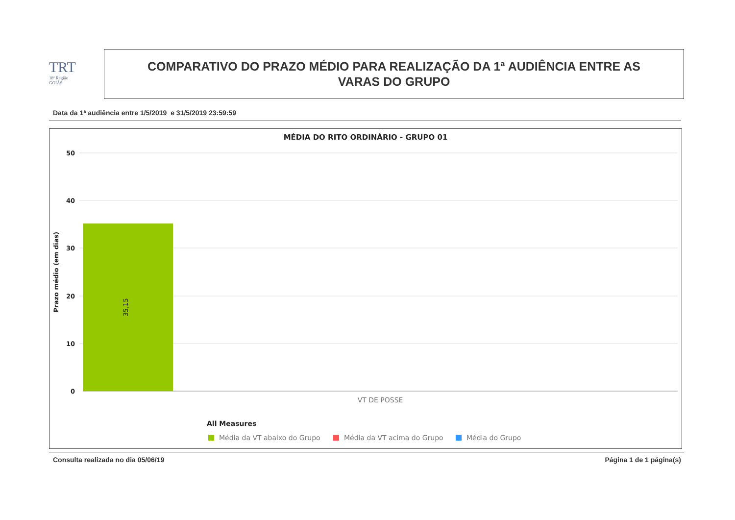TRT
18ª Região
GOIÁS
COMPARATIVO DO PRAZO MÉDIO PARA REALIZAÇÃO DA 1ª AUDIÊNCIA ENTRE AS
VARAS DO GRUPO
Data da 1ª audiência entre 1/5/2019 e 31/5/2019 23:59:59
MÉDIA DO RITO ORDINÁRIO - GRUPO 01
50
40
30
20
10
0
35,15
Prazo médio (em dias)
VT DE POSSE
All Measures
Média da VT abaixo do Grupo
Média da VT acima do Grupo
Média do Grupo
Consulta realizada no dia 05/06/19
Página 1 de 1 página(s)